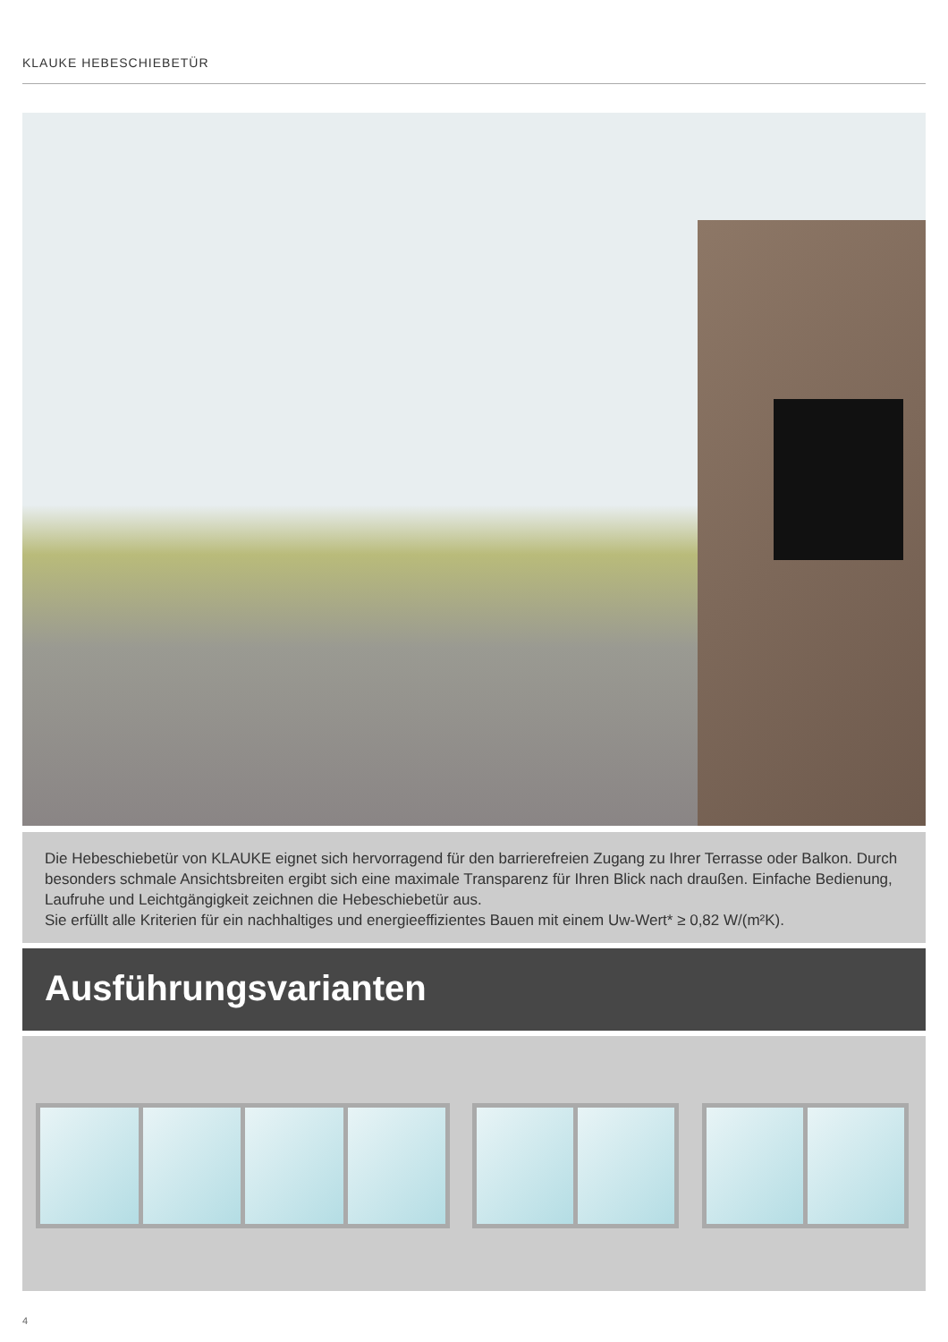KLAUKE HEBESCHIEBETÜR
Die Hebeschiebetür von KLAUKE eignet sich hervorragend für den barrierefreien Zugang zu Ihrer Terrasse oder Balkon. Durch besonders schmale Ansichtsbreiten ergibt sich eine maximale Transparenz für Ihren Blick nach draußen. Einfache Bedienung, Laufruhe und Leichtgängigkeit zeichnen die Hebeschiebetür aus.
Sie erfüllt alle Kriterien für ein nachhaltiges und energieeffizientes Bauen mit einem Uw-Wert* ≥ 0,82 W/(m²K).
Ausführungsvarianten
4